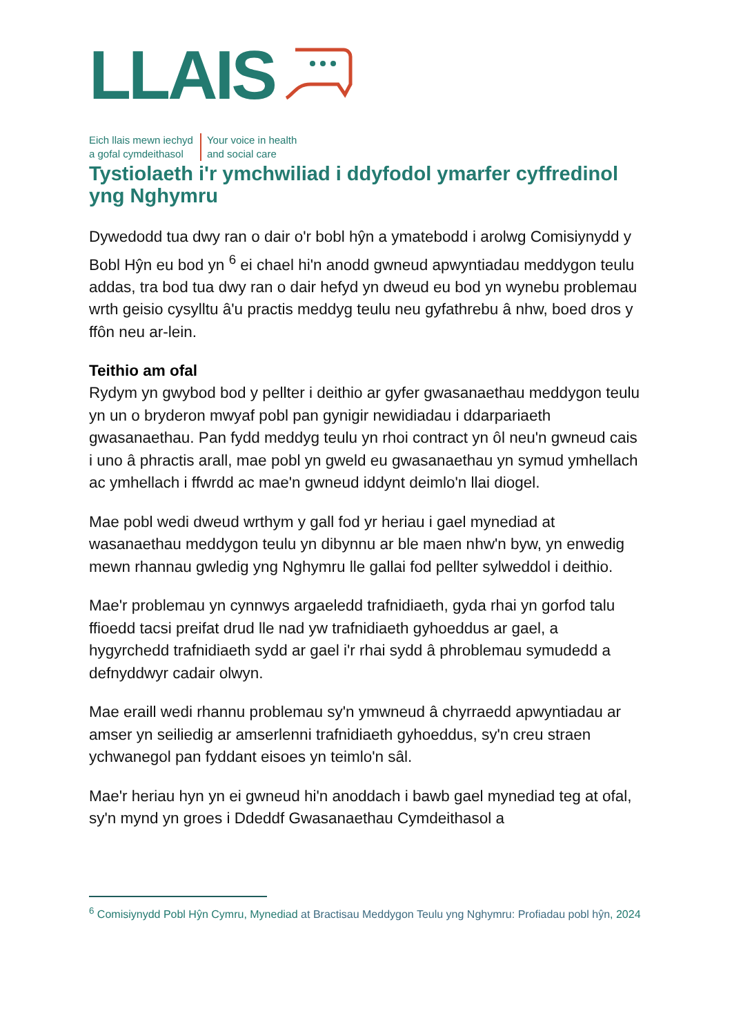LLAIS
Eich llais mewn iechyd
a gofal cymdeithasol
Your voice in health
and social care
Tystiolaeth i'r ymchwiliad i ddyfodol ymarfer cyffredinol yng Nghymru
Dywedodd tua dwy ran o dair o'r bobl hŷn a ymatebodd i arolwg Comisiynydd y Bobl Hŷn eu bod yn <sup>6</sup> ei chael hi'n anodd gwneud apwyntiadau meddygon teulu addas, tra bod tua dwy ran o dair hefyd yn dweud eu bod yn wynebu problemau wrth geisio cysylltu â'u practis meddyg teulu neu gyfathrebu â nhw, boed dros y ffôn neu ar-lein.
Teithio am ofal
Rydym yn gwybod bod y pellter i deithio ar gyfer gwasanaethau meddygon teulu yn un o bryderon mwyaf pobl pan gynigir newidiadau i ddarpariaeth gwasanaethau. Pan fydd meddyg teulu yn rhoi contract yn ôl neu'n gwneud cais i uno â phractis arall, mae pobl yn gweld eu gwasanaethau yn symud ymhellach ac ymhellach i ffwrdd ac mae'n gwneud iddynt deimlo'n llai diogel.
Mae pobl wedi dweud wrthym y gall fod yr heriau i gael mynediad at wasanaethau meddygon teulu yn dibynnu ar ble maen nhw'n byw, yn enwedig mewn rhannau gwledig yng Nghymru lle gallai fod pellter sylweddol i deithio.
Mae'r problemau yn cynnwys argaeledd trafnidiaeth, gyda rhai yn gorfod talu ffioedd tacsi preifat drud lle nad yw trafnidiaeth gyhoeddus ar gael, a hygyrchedd trafnidiaeth sydd ar gael i'r rhai sydd â phroblemau symudedd a defnyddwyr cadair olwyn.
Mae eraill wedi rhannu problemau sy'n ymwneud â chyrraedd apwyntiadau ar amser yn seiliedig ar amserlenni trafnidiaeth gyhoeddus, sy'n creu straen ychwanegol pan fyddant eisoes yn teimlo'n sâl.
Mae'r heriau hyn yn ei gwneud hi'n anoddach i bawb gael mynediad teg at ofal, sy'n mynd yn groes i Ddeddf Gwasanaethau Cymdeithasol a
<sup>6</sup> Comisiynydd Pobl Hŷn Cymru, Mynediad at Bractisau Meddygon Teulu yng Nghymru: Profiadau pobl hŷn, 2024